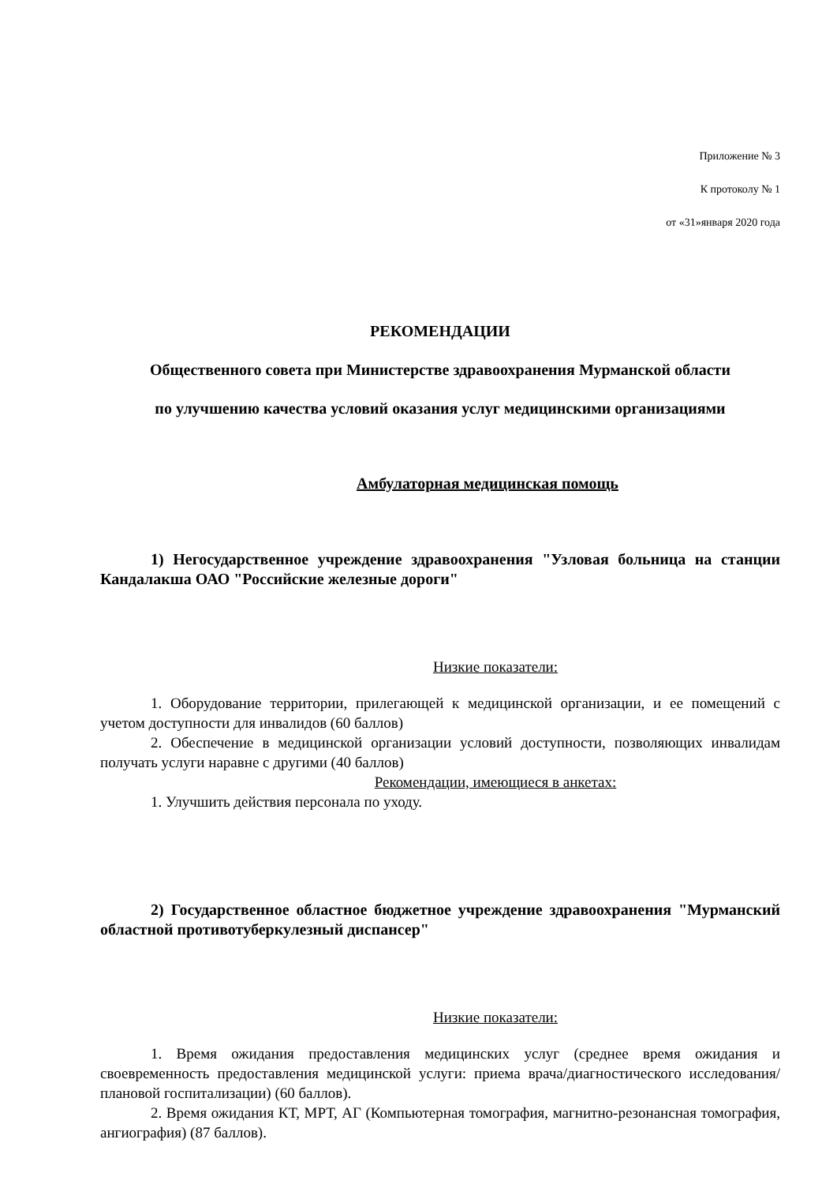Приложение № 3
К протоколу № 1
от «31»января 2020 года
РЕКОМЕНДАЦИИ
Общественного совета при Министерстве здравоохранения Мурманской области
по улучшению качества условий оказания услуг медицинскими организациями
Амбулаторная медицинская помощь
1) Негосударственное учреждение здравоохранения "Узловая больница на станции Кандалакша ОАО "Российские железные дороги"
Низкие показатели:
1. Оборудование территории, прилегающей к медицинской организации, и ее помещений с учетом доступности для инвалидов (60 баллов)
2. Обеспечение в медицинской организации условий доступности, позволяющих инвалидам получать услуги наравне с другими (40 баллов)
Рекомендации, имеющиеся в анкетах:
1. Улучшить действия персонала по уходу.
2) Государственное областное бюджетное учреждение здравоохранения "Мурманский областной противотуберкулезный диспансер"
Низкие показатели:
1. Время ожидания предоставления медицинских услуг (среднее время ожидания и своевременность предоставления медицинской услуги: приема врача/диагностического исследования/плановой госпитализации) (60 баллов).
2. Время ожидания КТ, МРТ, АГ (Компьютерная томография, магнитно-резонансная томография, ангиография) (87 баллов).